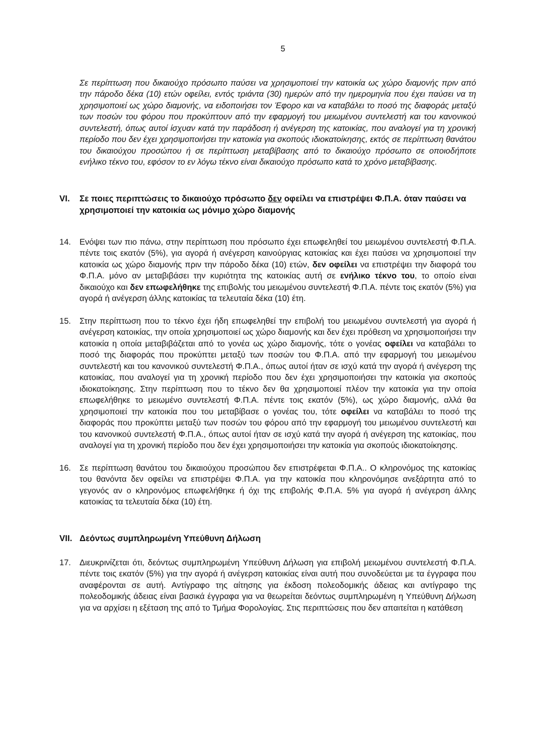5
Σε περίπτωση που δικαιούχο πρόσωπο παύσει να χρησιμοποιεί την κατοικία ως χώρο διαμονής πριν από την πάροδο δέκα (10) ετών οφείλει, εντός τριάντα (30) ημερών από την ημερομηνία που έχει παύσει να τη χρησιμοποιεί ως χώρο διαμονής, να ειδοποιήσει τον Έφορο και να καταβάλει το ποσό της διαφοράς μεταξύ των ποσών του φόρου που προκύπτουν από την εφαρμογή του μειωμένου συντελεστή και του κανονικού συντελεστή, όπως αυτοί ίσχυαν κατά την παράδοση ή ανέγερση της κατοικίας, που αναλογεί για τη χρονική περίοδο που δεν έχει χρησιμοποιήσει την κατοικία για σκοπούς ιδιοκατοίκησης, εκτός σε περίπτωση θανάτου του δικαιούχου προσώπου ή σε περίπτωση μεταβίβασης από το δικαιούχο πρόσωπο σε οποιοδήποτε ενήλικο τέκνο του, εφόσον το εν λόγω τέκνο είναι δικαιούχο πρόσωπο κατά το χρόνο μεταβίβασης.
VI. Σε ποιες περιπτώσεις το δικαιούχο πρόσωπο δεν οφείλει να επιστρέψει Φ.Π.Α. όταν παύσει να χρησιμοποιεί την κατοικία ως μόνιμο χώρο διαμονής
14. Ενόψει των πιο πάνω, στην περίπτωση που πρόσωπο έχει επωφεληθεί του μειωμένου συντελεστή Φ.Π.Α. πέντε τοις εκατόν (5%), για αγορά ή ανέγερση καινούργιας κατοικίας και έχει παύσει να χρησιμοποιεί την κατοικία ως χώρο διαμονής πριν την πάροδο δέκα (10) ετών, δεν οφείλει να επιστρέψει την διαφορά του Φ.Π.Α. μόνο αν μεταβιβάσει την κυριότητα της κατοικίας αυτή σε ενήλικο τέκνο του, το οποίο είναι δικαιούχο και δεν επωφελήθηκε της επιβολής του μειωμένου συντελεστή Φ.Π.Α. πέντε τοις εκατόν (5%) για αγορά ή ανέγερση άλλης κατοικίας τα τελευταία δέκα (10) έτη.
15. Στην περίπτωση που το τέκνο έχει ήδη επωφεληθεί την επιβολή του μειωμένου συντελεστή για αγορά ή ανέγερση κατοικίας, την οποία χρησιμοποιεί ως χώρο διαμονής και δεν έχει πρόθεση να χρησιμοποιήσει την κατοικία η οποία μεταβιβάζεται από το γονέα ως χώρο διαμονής, τότε ο γονέας οφείλει να καταβάλει το ποσό της διαφοράς που προκύπτει μεταξύ των ποσών του Φ.Π.Α. από την εφαρμογή του μειωμένου συντελεστή και του κανονικού συντελεστή Φ.Π.Α., όπως αυτοί ήταν σε ισχύ κατά την αγορά ή ανέγερση της κατοικίας, που αναλογεί για τη χρονική περίοδο που δεν έχει χρησιμοποιήσει την κατοικία για σκοπούς ιδιοκατοίκησης. Στην περίπτωση που το τέκνο δεν θα χρησιμοποιεί πλέον την κατοικία για την οποία επωφελήθηκε το μειωμένο συντελεστή Φ.Π.Α. πέντε τοις εκατόν (5%), ως χώρο διαμονής, αλλά θα χρησιμοποιεί την κατοικία που του μεταβίβασε ο γονέας του, τότε οφείλει να καταβάλει το ποσό της διαφοράς που προκύπτει μεταξύ των ποσών του φόρου από την εφαρμογή του μειωμένου συντελεστή και του κανονικού συντελεστή Φ.Π.Α., όπως αυτοί ήταν σε ισχύ κατά την αγορά ή ανέγερση της κατοικίας, που αναλογεί για τη χρονική περίοδο που δεν έχει χρησιμοποιήσει την κατοικία για σκοπούς ιδιοκατοίκησης.
16. Σε περίπτωση θανάτου του δικαιούχου προσώπου δεν επιστρέφεται Φ.Π.Α.. Ο κληρονόμος της κατοικίας του θανόντα δεν οφείλει να επιστρέψει Φ.Π.Α. για την κατοικία που κληρονόμησε ανεξάρτητα από το γεγονός αν ο κληρονόμος επωφελήθηκε ή όχι της επιβολής Φ.Π.Α. 5% για αγορά ή ανέγερση άλλης κατοικίας τα τελευταία δέκα (10) έτη.
VII. Δεόντως συμπληρωμένη Υπεύθυνη Δήλωση
17. Διευκρινίζεται ότι, δεόντως συμπληρωμένη Υπεύθυνη Δήλωση για επιβολή μειωμένου συντελεστή Φ.Π.Α. πέντε τοις εκατόν (5%) για την αγορά ή ανέγερση κατοικίας είναι αυτή που συνοδεύεται με τα έγγραφα που αναφέρονται σε αυτή. Αντίγραφο της αίτησης για έκδοση πολεοδομικής άδειας και αντίγραφο της πολεοδομικής άδειας είναι βασικά έγγραφα για να θεωρείται δεόντως συμπληρωμένη η Υπεύθυνη Δήλωση για να αρχίσει η εξέταση της από το Τμήμα Φορολογίας. Στις περιπτώσεις που δεν απαιτείται η κατάθεση